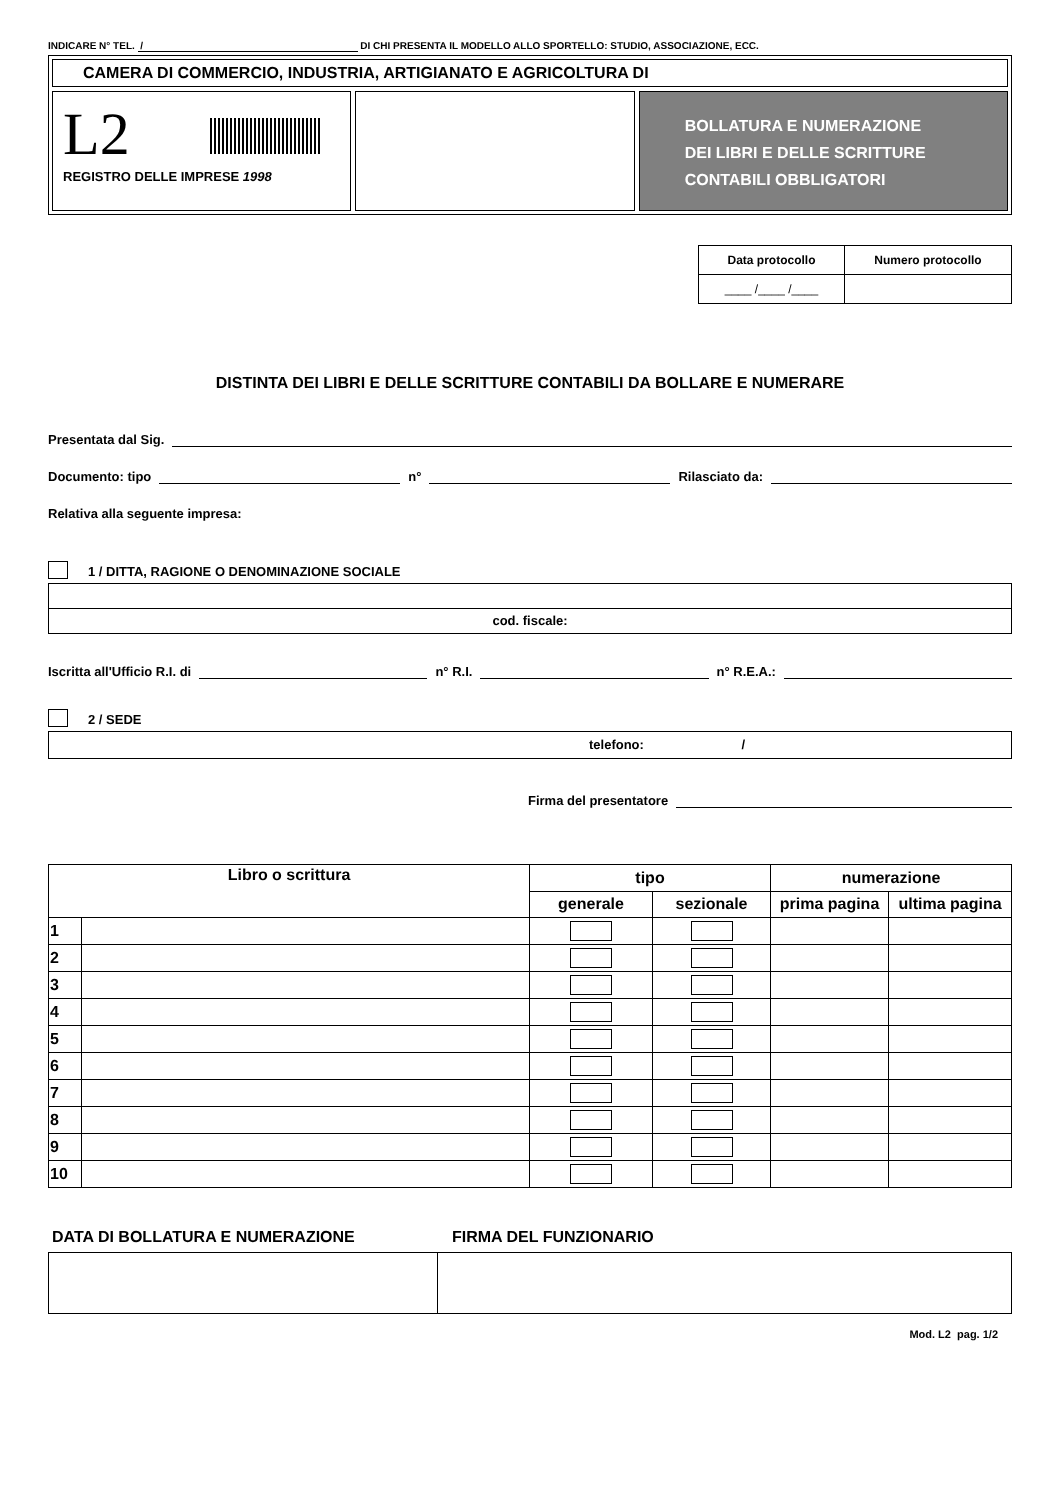INDICARE N° TEL. / DI CHI PRESENTA IL MODELLO ALLO SPORTELLO: STUDIO, ASSOCIAZIONE, ECC.
CAMERA DI COMMERCIO, INDUSTRIA, ARTIGIANATO E AGRICOLTURA DI
L2
REGISTRO DELLE IMPRESE 1998
BOLLATURA E NUMERAZIONE
DEI LIBRI E DELLE SCRITTURE
CONTABILI OBBLIGATORI
| Data protocollo | Numero protocollo |
| --- | --- |
| ____ /____ /____ | |
DISTINTA DEI LIBRI E DELLE SCRITTURE CONTABILI DA BOLLARE E NUMERARE
Presentata dal Sig.
Documento: tipo n° Rilasciato da:
Relativa alla seguente impresa:
1 / DITTA, RAGIONE O DENOMINAZIONE SOCIALE
cod. fiscale:
Iscritta all'Ufficio R.I. di n° R.I. n° R.E.A.:
2 / SEDE
telefono: /
Firma del presentatore
| Libro o scrittura | | tipo | | numerazione | |
| --- | --- | --- | --- | --- | --- |
| | | generale | sezionale | prima pagina | ultima pagina |
| 1 | | | | | |
| 2 | | | | | |
| 3 | | | | | |
| 4 | | | | | |
| 5 | | | | | |
| 6 | | | | | |
| 7 | | | | | |
| 8 | | | | | |
| 9 | | | | | |
| 10 | | | | | |
DATA DI BOLLATURA E NUMERAZIONE FIRMA DEL FUNZIONARIO
Mod. L2 pag. 1/2